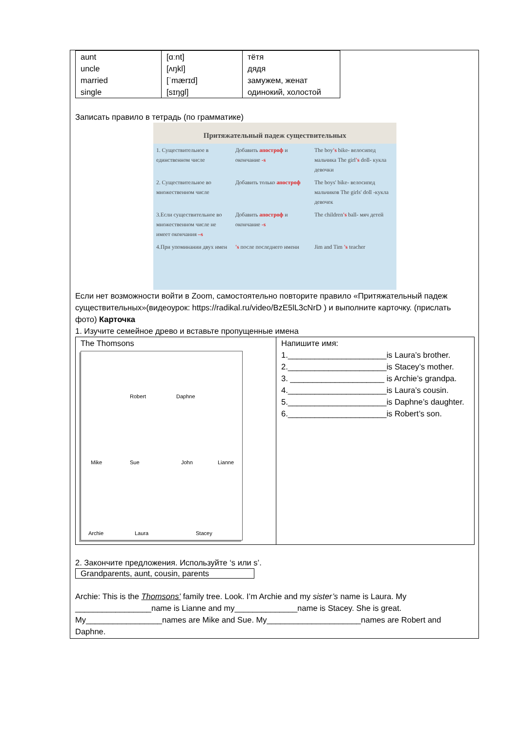| aunt uncle married single | [ɑːnt] [ʌŋkl] [ˈmærɪd] [sɪŋgl] | тётя дядя замужем, женат одинокий, холостой |
Записать правило в тетрадь (по грамматике)
Притяжательный падеж существительных
| 1. Существительное в единственном числе | Добавить апостроф и окончание -s | The boy 's bike- велосипед мальчика The girl 's doll- кукла девочки |
| 2. Существительное во множественном числе | Добавить только апостроф | The boys' bike- велосипед мальчиков The girls' doll -кукла девочек |
| 3.Если существительное во множественном числе не имеет окончания –s | Добавить апостроф и окончание -s | The children 's ball- мяч детей |
| 4.При упоминании двух имен | 's после последнего имени | Jim and Tim 's teacher |
Если нет возможности войти в Zoom, самостоятельно повторите правило «Притяжательный падеж существительных»(видеоурок: https://radikal.ru/video/BzE5lL3cNrD ) и выполните карточку. (прислать фото) Карточка
1. Изучите семейное древо и вставьте пропущенные имена
| The Thomsons Robert Daphne Mike Sue John Lianne Archie Laura Stacey | Напишите имя: 1.______________________is Laura’s brother. 2.______________________is Stacey’s mother. 3. _____________________ is Archie’s grandpa. 4.______________________is Laura’s cousin. 5.______________________is Daphne’s daughter. 6.______________________is Robert’s son. |
2. Закончите предложения. Используйте ‘s или s’.
Grandparents, aunt, cousin, parents
Archie: This is the Thomsons’ family tree. Look. I’m Archie and my sister’s name is Laura. My _________________name is Lianne and my______________name is Stacey. She is great. My_________________names are Mike and Sue. My_____________________names are Robert and Daphne.